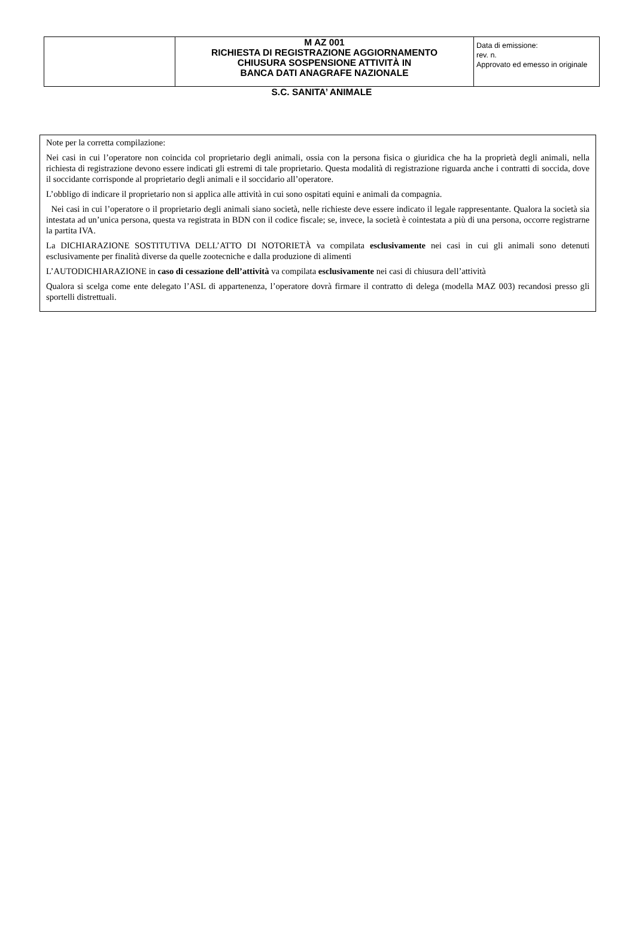| | M AZ 001 RICHIESTA DI REGISTRAZIONE AGGIORNAMENTO CHIUSURA SOSPENSIONE ATTIVITÀ IN BANCA DATI ANAGRAFE NAZIONALE | Data di emissione: rev. n. Approvato ed emesso in originale |
S.C. SANITA’ ANIMALE
Note per la corretta compilazione:
Nei casi in cui l’operatore non coincida col proprietario degli animali, ossia con la persona fisica o giuridica che ha la proprietà degli animali, nella richiesta di registrazione devono essere indicati gli estremi di tale proprietario. Questa modalità di registrazione riguarda anche i contratti di soccida, dove il soccidante corrisponde al proprietario degli animali e il soccidario all’operatore.
L’obbligo di indicare il proprietario non si applica alle attività in cui sono ospitati equini e animali da compagnia.
Nei casi in cui l’operatore o il proprietario degli animali siano società, nelle richieste deve essere indicato il legale rappresentante. Qualora la società sia intestata ad un’unica persona, questa va registrata in BDN con il codice fiscale; se, invece, la società è cointestata a più di una persona, occorre registrarne la partita IVA.
La DICHIARAZIONE SOSTITUTIVA DELL’ATTO DI NOTORIETÀ va compilata esclusivamente nei casi in cui gli animali sono detenuti esclusivamente per finalità diverse da quelle zootecniche e dalla produzione di alimenti
L’AUTODICHIARAZIONE in caso di cessazione dell’attività va compilata esclusivamente nei casi di chiusura dell’attività
Qualora si scelga come ente delegato l’ASL di appartenenza, l’operatore dovrà firmare il contratto di delega (modella MAZ 003) recandosi presso gli sportelli distrettuali.